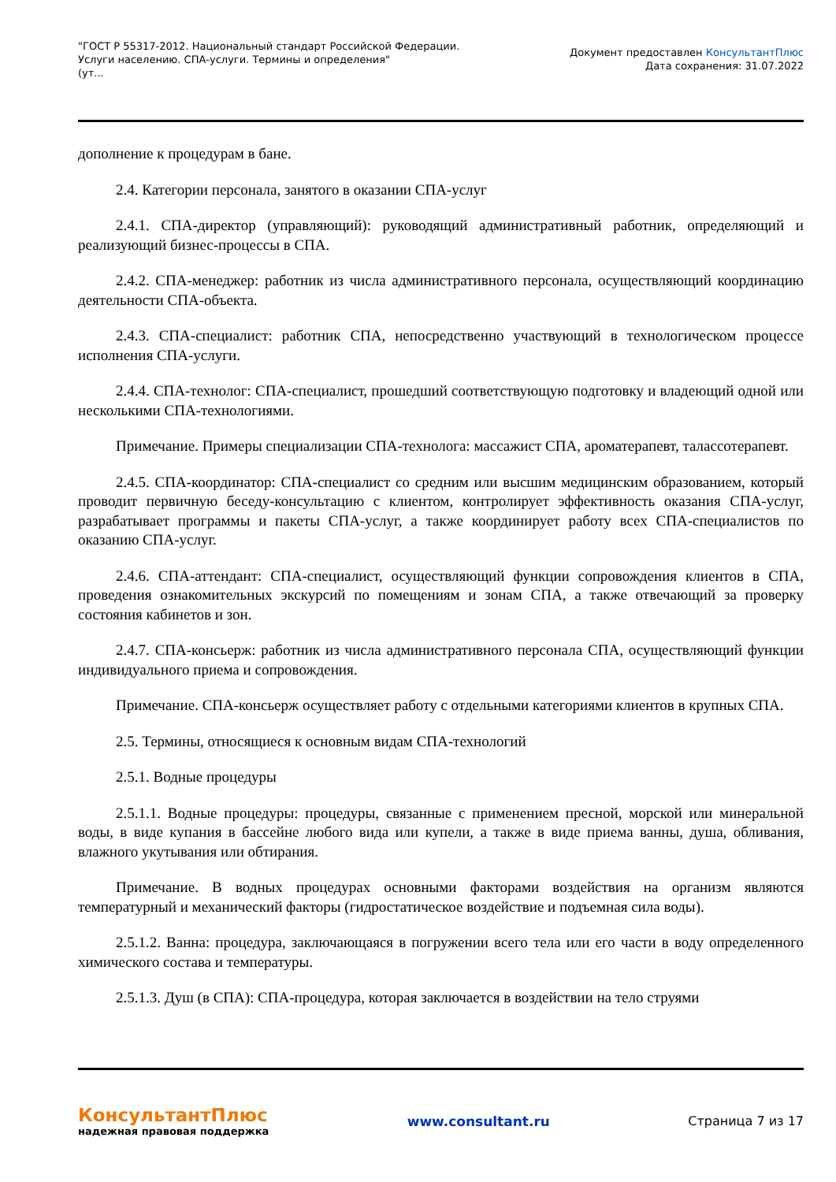"ГОСТ Р 55317-2012. Национальный стандарт Российской Федерации.
Услуги населению. СПА-услуги. Термины и определения"
(ут...
Документ предоставлен КонсультантПлюс
Дата сохранения: 31.07.2022
дополнение к процедурам в бане.
2.4. Категории персонала, занятого в оказании СПА-услуг
2.4.1. СПА-директор (управляющий): руководящий административный работник, определяющий и реализующий бизнес-процессы в СПА.
2.4.2. СПА-менеджер: работник из числа административного персонала, осуществляющий координацию деятельности СПА-объекта.
2.4.3. СПА-специалист: работник СПА, непосредственно участвующий в технологическом процессе исполнения СПА-услуги.
2.4.4. СПА-технолог: СПА-специалист, прошедший соответствующую подготовку и владеющий одной или несколькими СПА-технологиями.
Примечание. Примеры специализации СПА-технолога: массажист СПА, ароматерапевт, талассотерапевт.
2.4.5. СПА-координатор: СПА-специалист со средним или высшим медицинским образованием, который проводит первичную беседу-консультацию с клиентом, контролирует эффективность оказания СПА-услуг, разрабатывает программы и пакеты СПА-услуг, а также координирует работу всех СПА-специалистов по оказанию СПА-услуг.
2.4.6. СПА-аттендант: СПА-специалист, осуществляющий функции сопровождения клиентов в СПА, проведения ознакомительных экскурсий по помещениям и зонам СПА, а также отвечающий за проверку состояния кабинетов и зон.
2.4.7. СПА-консьерж: работник из числа административного персонала СПА, осуществляющий функции индивидуального приема и сопровождения.
Примечание. СПА-консьерж осуществляет работу с отдельными категориями клиентов в крупных СПА.
2.5. Термины, относящиеся к основным видам СПА-технологий
2.5.1. Водные процедуры
2.5.1.1. Водные процедуры: процедуры, связанные с применением пресной, морской или минеральной воды, в виде купания в бассейне любого вида или купели, а также в виде приема ванны, душа, обливания, влажного укутывания или обтирания.
Примечание. В водных процедурах основными факторами воздействия на организм являются температурный и механический факторы (гидростатическое воздействие и подъемная сила воды).
2.5.1.2. Ванна: процедура, заключающаяся в погружении всего тела или его части в воду определенного химического состава и температуры.
2.5.1.3. Душ (в СПА): СПА-процедура, которая заключается в воздействии на тело струями
КонсультантПлюс
надежная правовая поддержка
www.consultant.ru Страница 7 из 17